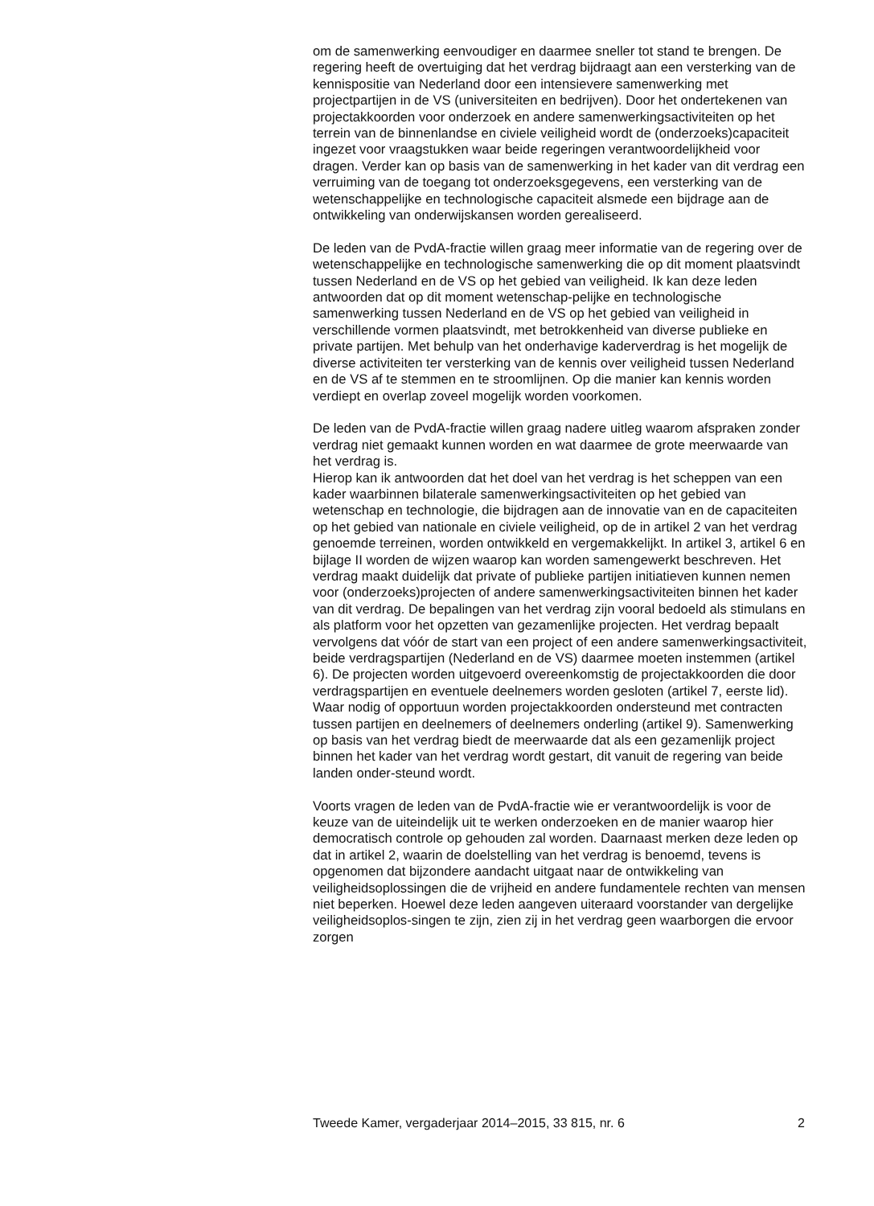om de samenwerking eenvoudiger en daarmee sneller tot stand te brengen. De regering heeft de overtuiging dat het verdrag bijdraagt aan een versterking van de kennispositie van Nederland door een intensievere samenwerking met projectpartijen in de VS (universiteiten en bedrijven). Door het ondertekenen van projectakkoorden voor onderzoek en andere samenwerkingsactiviteiten op het terrein van de binnenlandse en civiele veiligheid wordt de (onderzoeks)capaciteit ingezet voor vraagstukken waar beide regeringen verantwoordelijkheid voor dragen. Verder kan op basis van de samenwerking in het kader van dit verdrag een verruiming van de toegang tot onderzoeksgegevens, een versterking van de wetenschappelijke en technologische capaciteit alsmede een bijdrage aan de ontwikkeling van onderwijskansen worden gerealiseerd.
De leden van de PvdA-fractie willen graag meer informatie van de regering over de wetenschappelijke en technologische samenwerking die op dit moment plaatsvindt tussen Nederland en de VS op het gebied van veiligheid. Ik kan deze leden antwoorden dat op dit moment wetenschap-pelijke en technologische samenwerking tussen Nederland en de VS op het gebied van veiligheid in verschillende vormen plaatsvindt, met betrokkenheid van diverse publieke en private partijen. Met behulp van het onderhavige kaderverdrag is het mogelijk de diverse activiteiten ter versterking van de kennis over veiligheid tussen Nederland en de VS af te stemmen en te stroomlijnen. Op die manier kan kennis worden verdiept en overlap zoveel mogelijk worden voorkomen.
De leden van de PvdA-fractie willen graag nadere uitleg waarom afspraken zonder verdrag niet gemaakt kunnen worden en wat daarmee de grote meerwaarde van het verdrag is.
Hierop kan ik antwoorden dat het doel van het verdrag is het scheppen van een kader waarbinnen bilaterale samenwerkingsactiviteiten op het gebied van wetenschap en technologie, die bijdragen aan de innovatie van en de capaciteiten op het gebied van nationale en civiele veiligheid, op de in artikel 2 van het verdrag genoemde terreinen, worden ontwikkeld en vergemakkelijkt. In artikel 3, artikel 6 en bijlage II worden de wijzen waarop kan worden samengewerkt beschreven. Het verdrag maakt duidelijk dat private of publieke partijen initiatieven kunnen nemen voor (onderzoeks)projecten of andere samenwerkingsactiviteiten binnen het kader van dit verdrag. De bepalingen van het verdrag zijn vooral bedoeld als stimulans en als platform voor het opzetten van gezamenlijke projecten. Het verdrag bepaalt vervolgens dat vóór de start van een project of een andere samenwerkingsactiviteit, beide verdragspartijen (Nederland en de VS) daarmee moeten instemmen (artikel 6). De projecten worden uitgevoerd overeenkomstig de projectakkoorden die door verdragspartijen en eventuele deelnemers worden gesloten (artikel 7, eerste lid). Waar nodig of opportuun worden projectakkoorden ondersteund met contracten tussen partijen en deelnemers of deelnemers onderling (artikel 9). Samenwerking op basis van het verdrag biedt de meerwaarde dat als een gezamenlijk project binnen het kader van het verdrag wordt gestart, dit vanuit de regering van beide landen onder-steund wordt.
Voorts vragen de leden van de PvdA-fractie wie er verantwoordelijk is voor de keuze van de uiteindelijk uit te werken onderzoeken en de manier waarop hier democratisch controle op gehouden zal worden. Daarnaast merken deze leden op dat in artikel 2, waarin de doelstelling van het verdrag is benoemd, tevens is opgenomen dat bijzondere aandacht uitgaat naar de ontwikkeling van veiligheidsoplossingen die de vrijheid en andere fundamentele rechten van mensen niet beperken. Hoewel deze leden aangeven uiteraard voorstander van dergelijke veiligheidsoplos-singen te zijn, zien zij in het verdrag geen waarborgen die ervoor zorgen
Tweede Kamer, vergaderjaar 2014–2015, 33 815, nr. 6 2